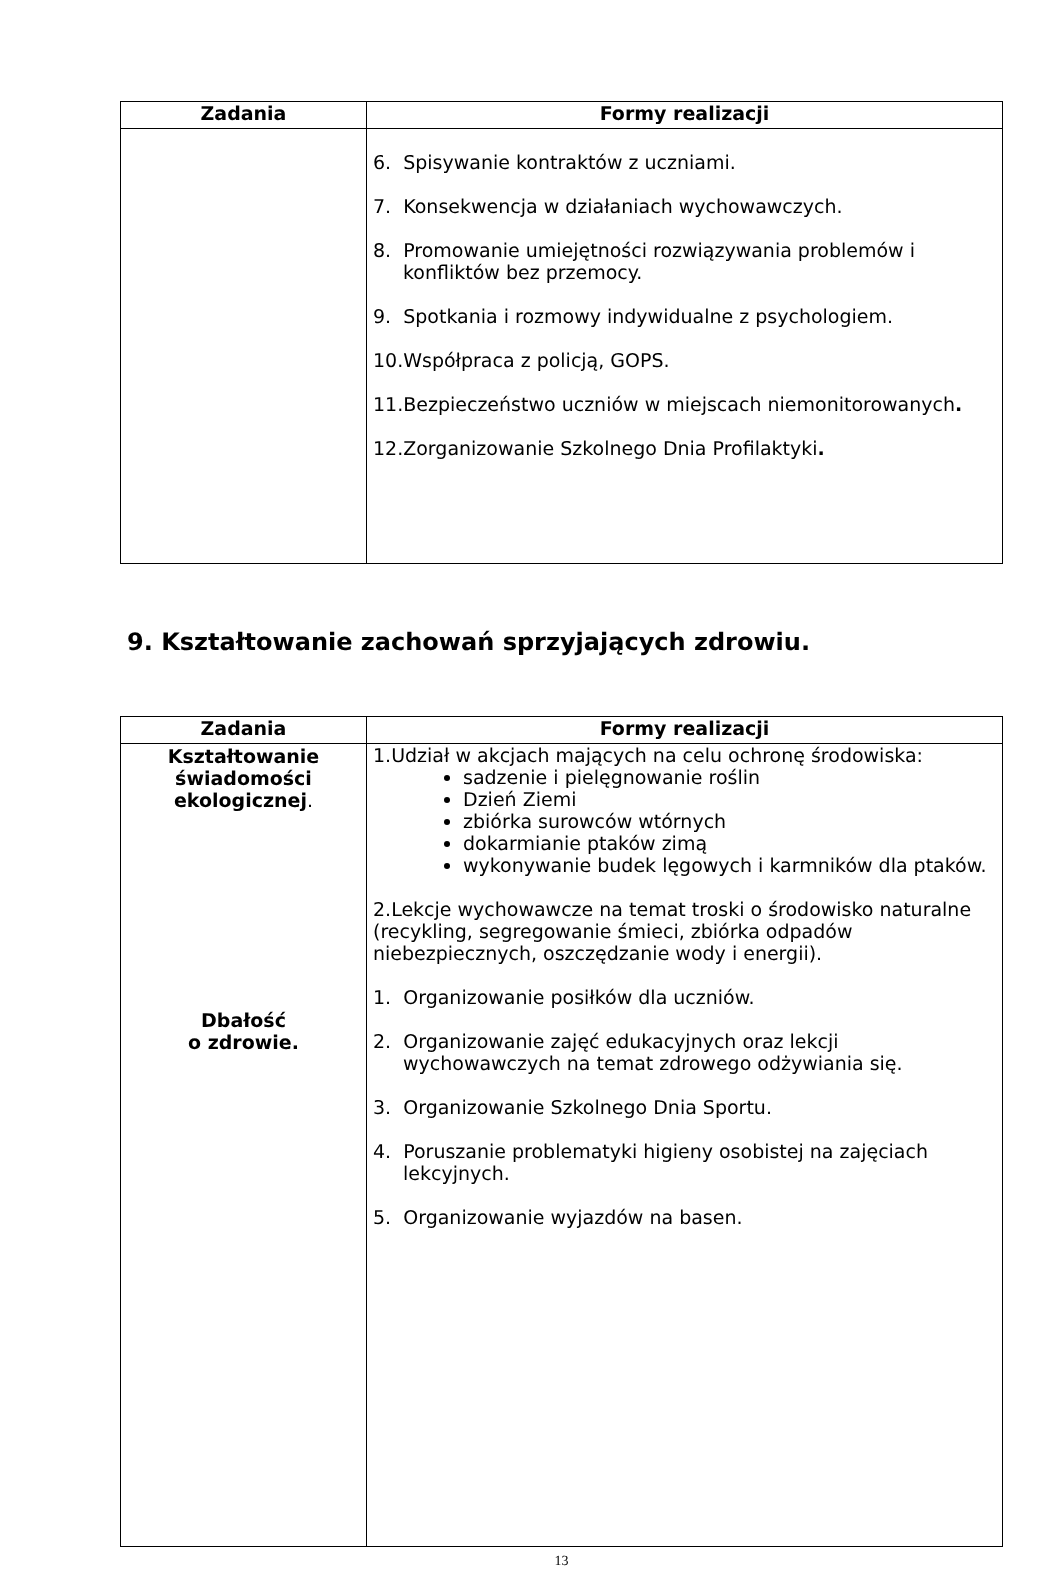| Zadania | Formy realizacji |
| --- | --- |
| | 6. Spisywanie kontraktów z uczniami. 7. Konsekwencja w działaniach wychowawczych. 8. Promowanie umiejętności rozwiązywania problemów i konfliktów bez przemocy. 9. Spotkania i rozmowy indywidualne z psychologiem. 10.Współpraca z policją, GOPS. 11.Bezpieczeństwo uczniów w miejscach niemonitorowanych . 12.Zorganizowanie Szkolnego Dnia Profilaktyki . |
9. Kształtowanie zachowań sprzyjających zdrowiu.
| Zadania | Formy realizacji |
| --- | --- |
| Kształtowanie świadomości ekologicznej . Dbałość o zdrowie. | 1.Udział w akcjach mających na celu ochronę środowiska: sadzenie i pielęgnowanie roślin Dzień Ziemi zbiórka surowców wtórnych dokarmianie ptaków zimą wykonywanie budek lęgowych i karmników dla ptaków. 2.Lekcje wychowawcze na temat troski o środowisko naturalne (recykling, segregowanie śmieci, zbiórka odpadów niebezpiecznych, oszczędzanie wody i energii). 1. Organizowanie posiłków dla uczniów. 2. Organizowanie zajęć edukacyjnych oraz lekcji wychowawczych na temat zdrowego odżywiania się. 3. Organizowanie Szkolnego Dnia Sportu. 4. Poruszanie problematyki higieny osobistej na zajęciach lekcyjnych. 5. Organizowanie wyjazdów na basen. |
13